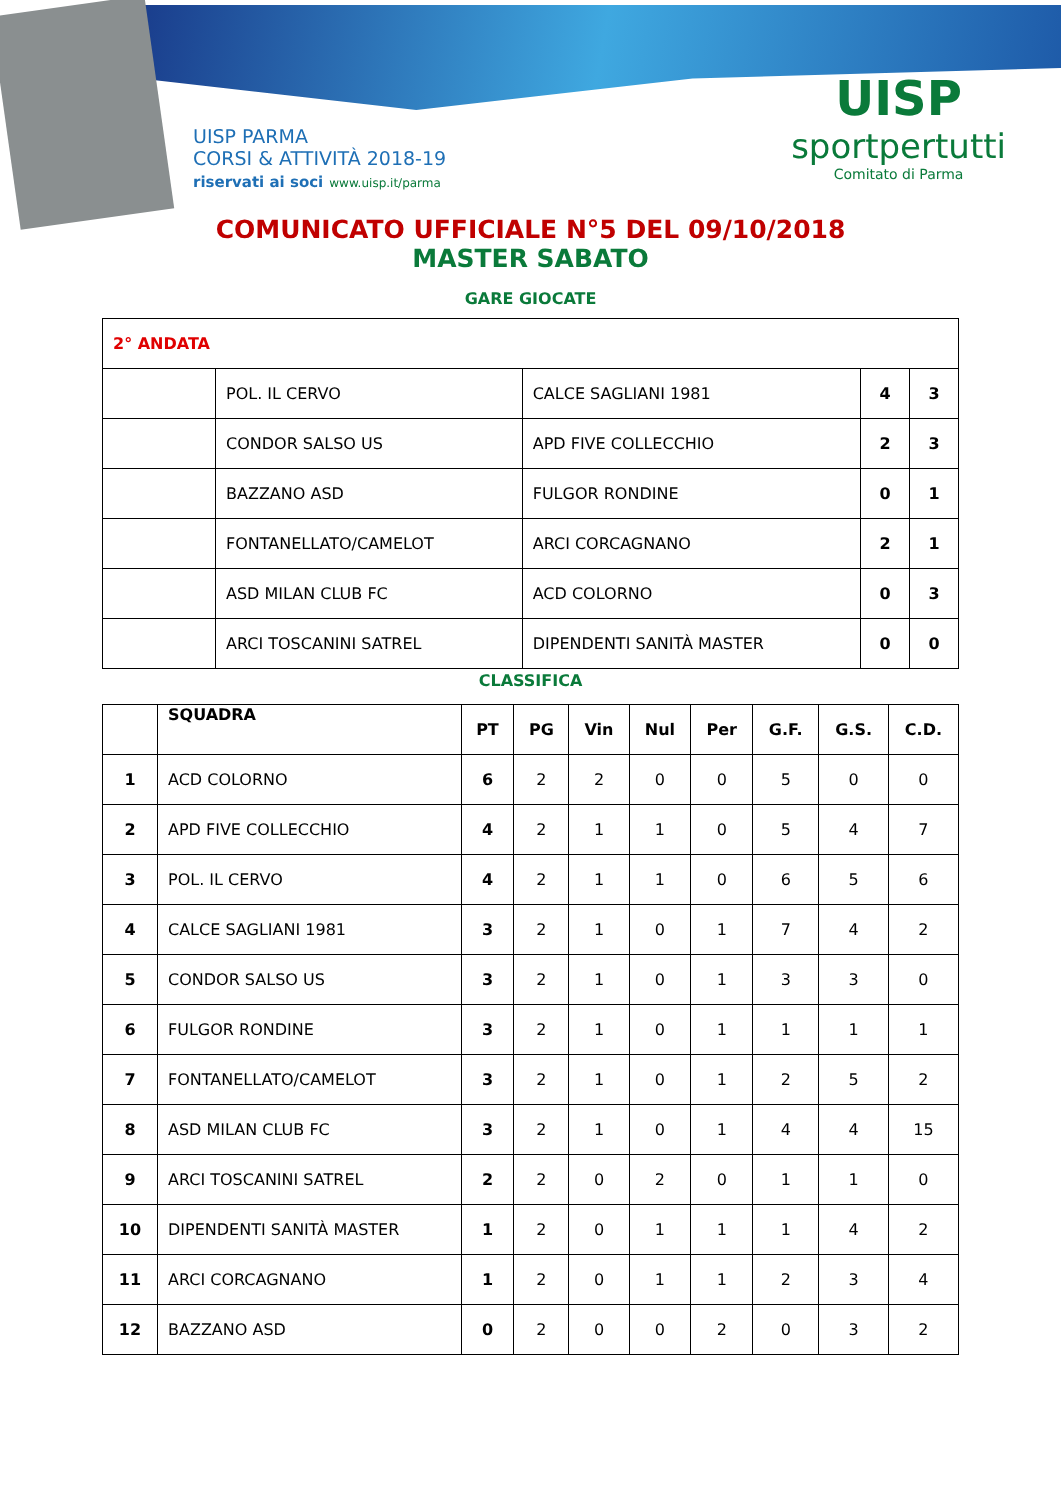UISP PARMA
CORSI & ATTIVITÀ 2018-19
riservati ai soci www.uisp.it/parma
UISP
sportpertutti
Comitato di Parma
COMUNICATO UFFICIALE N°5 DEL 09/10/2018
MASTER SABATO
GARE GIOCATE
| 2° ANDATA | | | | |
| | POL. IL CERVO | CALCE SAGLIANI 1981 | 4 | 3 |
| | CONDOR SALSO US | APD FIVE COLLECCHIO | 2 | 3 |
| | BAZZANO ASD | FULGOR RONDINE | 0 | 1 |
| | FONTANELLATO/CAMELOT | ARCI CORCAGNANO | 2 | 1 |
| | ASD MILAN CLUB FC | ACD COLORNO | 0 | 3 |
| | ARCI TOSCANINI SATREL | DIPENDENTI SANITÀ MASTER | 0 | 0 |
CLASSIFICA
| | SQUADRA | PT | PG | Vin | Nul | Per | G.F. | G.S. | C.D. |
| --- | --- | --- | --- | --- | --- | --- | --- | --- | --- |
| 1 | ACD COLORNO | 6 | 2 | 2 | 0 | 0 | 5 | 0 | 0 |
| 2 | APD FIVE COLLECCHIO | 4 | 2 | 1 | 1 | 0 | 5 | 4 | 7 |
| 3 | POL. IL CERVO | 4 | 2 | 1 | 1 | 0 | 6 | 5 | 6 |
| 4 | CALCE SAGLIANI 1981 | 3 | 2 | 1 | 0 | 1 | 7 | 4 | 2 |
| 5 | CONDOR SALSO US | 3 | 2 | 1 | 0 | 1 | 3 | 3 | 0 |
| 6 | FULGOR RONDINE | 3 | 2 | 1 | 0 | 1 | 1 | 1 | 1 |
| 7 | FONTANELLATO/CAMELOT | 3 | 2 | 1 | 0 | 1 | 2 | 5 | 2 |
| 8 | ASD MILAN CLUB FC | 3 | 2 | 1 | 0 | 1 | 4 | 4 | 15 |
| 9 | ARCI TOSCANINI SATREL | 2 | 2 | 0 | 2 | 0 | 1 | 1 | 0 |
| 10 | DIPENDENTI SANITÀ MASTER | 1 | 2 | 0 | 1 | 1 | 1 | 4 | 2 |
| 11 | ARCI CORCAGNANO | 1 | 2 | 0 | 1 | 1 | 2 | 3 | 4 |
| 12 | BAZZANO ASD | 0 | 2 | 0 | 0 | 2 | 0 | 3 | 2 |